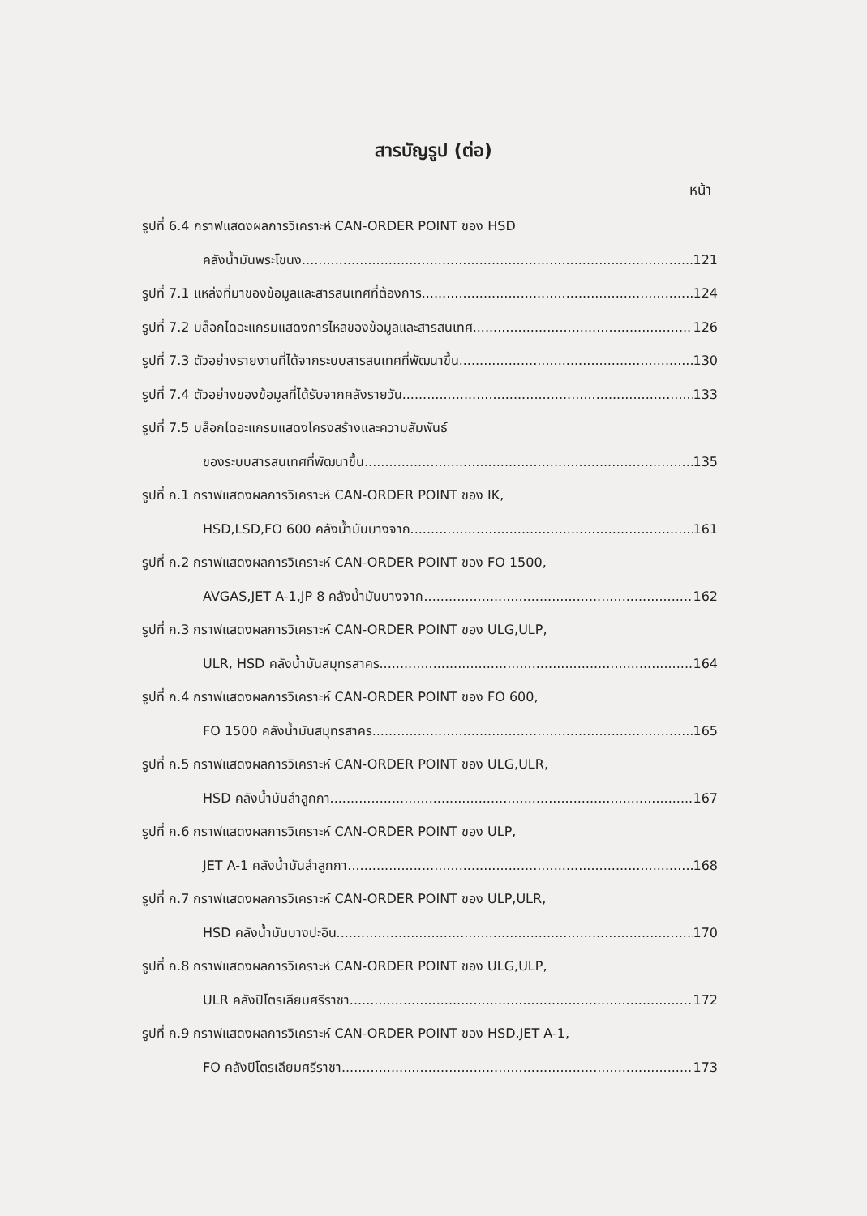สารบัญรูป (ต่อ)
หน้า
รูปที่ 6.4 กราฟแสดงผลการวิเคราะห์ CAN-ORDER POINT ของ HSD
คลังน้ำมันพระโขนง 121
รูปที่ 7.1 แหล่งที่มาของข้อมูลและสารสนเทศที่ต้องการ 124
รูปที่ 7.2 บล็อกไดอะแกรมแสดงการไหลของข้อมูลและสารสนเทศ 126
รูปที่ 7.3 ตัวอย่างรายงานที่ได้จากระบบสารสนเทศที่พัฒนาขึ้น 130
รูปที่ 7.4 ตัวอย่างของข้อมูลที่ได้รับจากคลังรายวัน 133
รูปที่ 7.5 บล็อกไดอะแกรมแสดงโครงสร้างและความสัมพันธ์
ของระบบสารสนเทศที่พัฒนาขึ้น 135
รูปที่ ก.1 กราฟแสดงผลการวิเคราะห์ CAN-ORDER POINT ของ IK,
HSD,LSD,FO 600 คลังน้ำมันบางจาก 161
รูปที่ ก.2 กราฟแสดงผลการวิเคราะห์ CAN-ORDER POINT ของ FO 1500,
AVGAS,JET A-1,JP 8 คลังน้ำมันบางจาก 162
รูปที่ ก.3 กราฟแสดงผลการวิเคราะห์ CAN-ORDER POINT ของ ULG,ULP,
ULR, HSD คลังน้ำมันสมุทรสาคร 164
รูปที่ ก.4 กราฟแสดงผลการวิเคราะห์ CAN-ORDER POINT ของ FO 600,
FO 1500 คลังน้ำมันสมุทรสาคร 165
รูปที่ ก.5 กราฟแสดงผลการวิเคราะห์ CAN-ORDER POINT ของ ULG,ULR,
HSD คลังน้ำมันลำลูกกา 167
รูปที่ ก.6 กราฟแสดงผลการวิเคราะห์ CAN-ORDER POINT ของ ULP,
JET A-1 คลังน้ำมันลำลูกกา 168
รูปที่ ก.7 กราฟแสดงผลการวิเคราะห์ CAN-ORDER POINT ของ ULP,ULR,
HSD คลังน้ำมันบางปะอิน 170
รูปที่ ก.8 กราฟแสดงผลการวิเคราะห์ CAN-ORDER POINT ของ ULG,ULP,
ULR คลังปิโตรเลียมศรีราชา 172
รูปที่ ก.9 กราฟแสดงผลการวิเคราะห์ CAN-ORDER POINT ของ HSD,JET A-1,
FO คลังปิโตรเลียมศรีราชา 173